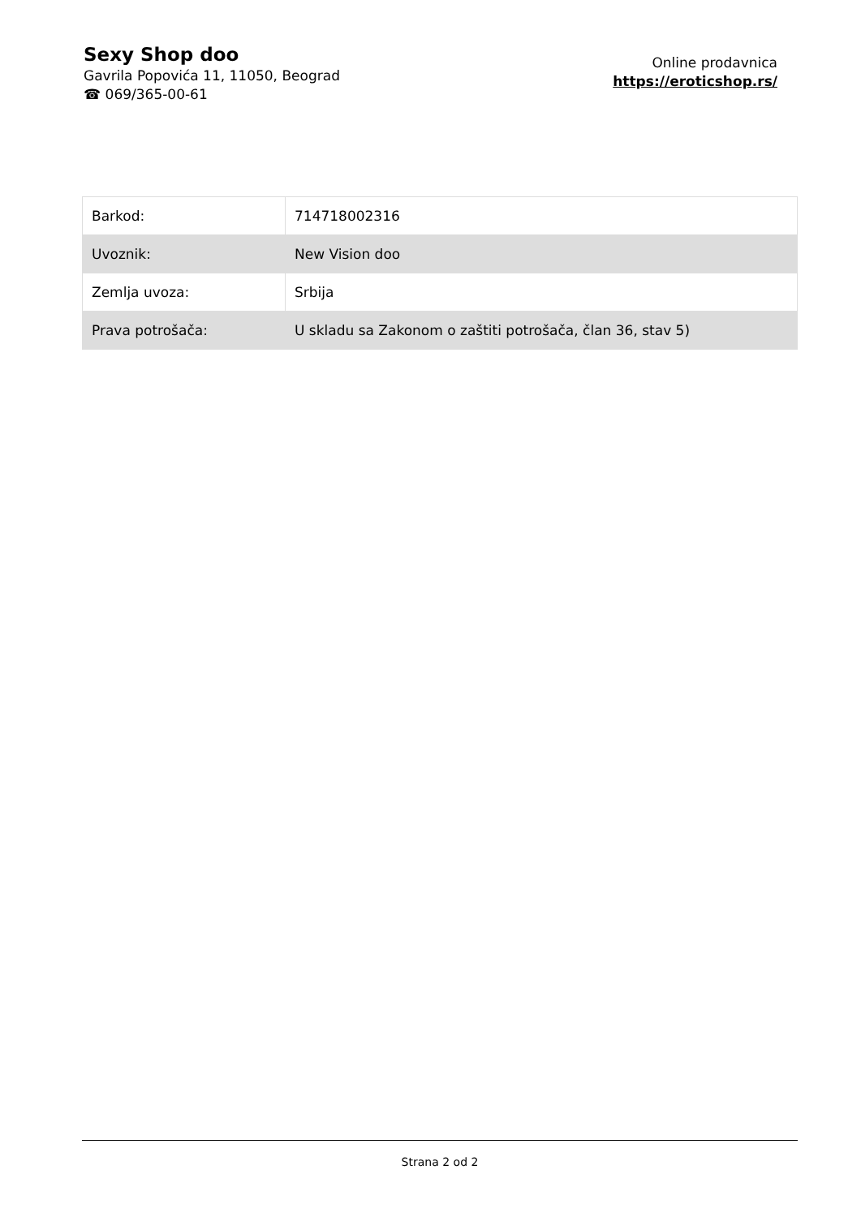Sexy Shop doo
Gavrila Popovića 11, 11050, Beograd
☎ 069/365-00-61
Online prodavnica
https://eroticshop.rs/
| Barkod: | 714718002316 |
| Uvoznik: | New Vision doo |
| Zemlja uvoza: | Srbija |
| Prava potrošača: | U skladu sa Zakonom o zaštiti potrošača, član 36, stav 5) |
Strana 2 od 2